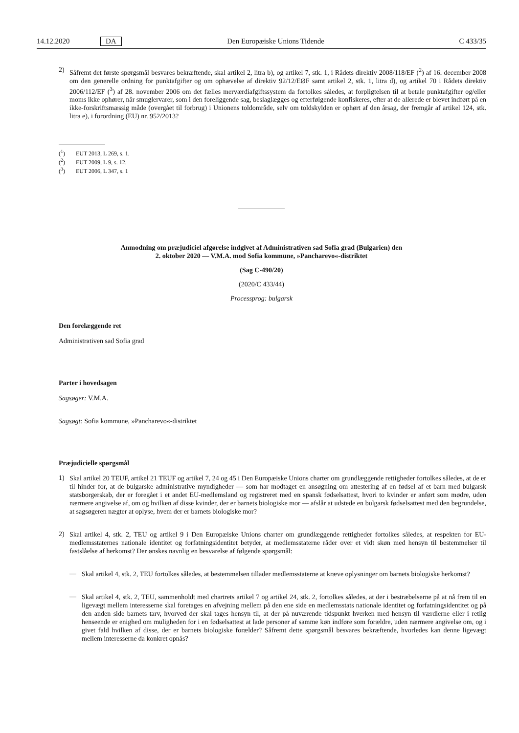14.12.2020 DA Den Europæiske Unions Tidende C 433/35
2)
Såfremt det første spørgsmål besvares bekræftende, skal artikel 2, litra b), og artikel 7, stk. 1, i Rådets direktiv 2008/118/EF (<sup>2</sup>) af 16. december 2008 om den generelle ordning for punktafgifter og om ophævelse af direktiv 92/12/EØF samt artikel 2, stk. 1, litra d), og artikel 70 i Rådets direktiv 2006/112/EF (<sup>3</sup>) af 28. november 2006 om det fælles merværdiafgiftssystem da fortolkes således, at forpligtelsen til at betale punktafgifter og/eller moms ikke ophører, når smuglervarer, som i den foreliggende sag, beslaglægges og efterfølgende konfiskeres, efter at de allerede er blevet indført på en ikke-forskriftsmæssig måde (overgået til forbrug) i Unionens toldområde, selv om toldskylden er ophørt af den årsag, der fremgår af artikel 124, stk. litra e), i forordning (EU) nr. 952/2013?
(<sup>1</sup>) EUT 2013, L 269, s. 1.
(<sup>2</sup>) EUT 2009, L 9, s. 12.
(<sup>3</sup>) EUT 2006, L 347, s. 1
Anmodning om præjudiciel afgørelse indgivet af Administrativen sad Sofia grad (Bulgarien) den
2. oktober 2020 — V.M.A. mod Sofia kommune, »Pancharevo«-distriktet
(Sag C-490/20)
(2020/C 433/44)
Processprog: bulgarsk
Den forelæggende ret
Administrativen sad Sofia grad
Parter i hovedsagen
Sagsøger: V.M.A.
Sagsøgt: Sofia kommune, »Pancharevo«-distriktet
Præjudicielle spørgsmål
1)
Skal artikel 20 TEUF, artikel 21 TEUF og artikel 7, 24 og 45 i Den Europæiske Unions charter om grundlæggende rettigheder fortolkes således, at de er til hinder for, at de bulgarske administrative myndigheder — som har modtaget en ansøgning om attestering af en fødsel af et barn med bulgarsk statsborgerskab, der er foregået i et andet EU-medlemsland og registreret med en spansk fødselsattest, hvori to kvinder er anført som mødre, uden nærmere angivelse af, om og hvilken af disse kvinder, der er barnets biologiske mor — afslår at udstede en bulgarsk fødselsattest med den begrundelse, at sagsøgeren nægter at oplyse, hvem der er barnets biologiske mor?
2)
Skal artikel 4, stk. 2, TEU og artikel 9 i Den Europæiske Unions charter om grundlæggende rettigheder fortolkes således, at respekten for EU-medlemsstaternes nationale identitet og forfatningsidentitet betyder, at medlemsstaterne råder over et vidt skøn med hensyn til bestemmelser til fastslåelse af herkomst? Der ønskes navnlig en besvarelse af følgende spørgsmål:
—
Skal artikel 4, stk. 2, TEU fortolkes således, at bestemmelsen tillader medlemsstaterne at kræve oplysninger om barnets biologiske herkomst?
—
Skal artikel 4, stk. 2, TEU, sammenholdt med chartrets artikel 7 og artikel 24, stk. 2, fortolkes således, at der i bestræbelserne på at nå frem til en ligevægt mellem interesserne skal foretages en afvejning mellem på den ene side en medlemsstats nationale identitet og forfatningsidentitet og på den anden side barnets tarv, hvorved der skal tages hensyn til, at der på nuværende tidspunkt hverken med hensyn til værdierne eller i retlig henseende er enighed om muligheden for i en fødselsattest at lade personer af samme køn indføre som forældre, uden nærmere angivelse om, og i givet fald hvilken af disse, der er barnets biologiske forælder? Såfremt dette spørgsmål besvares bekræftende, hvorledes kan denne ligevægt mellem interesserne da konkret opnås?